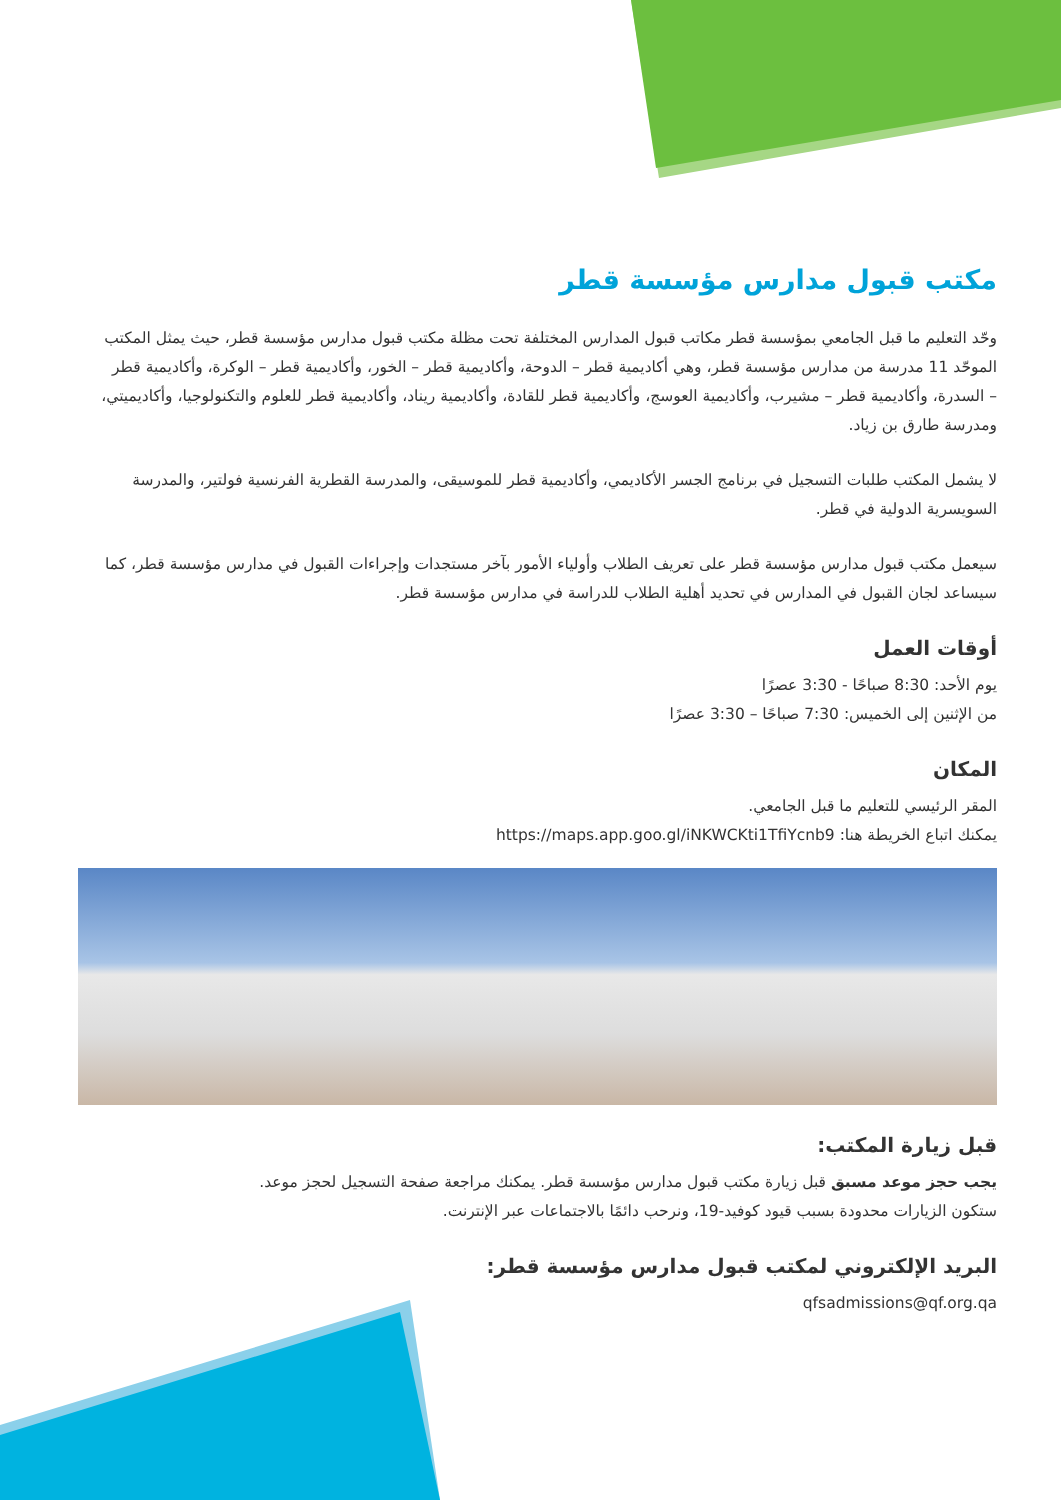مكتب قبول مدارس مؤسسة قطر
وحّد التعليم ما قبل الجامعي بمؤسسة قطر مكاتب قبول المدارس المختلفة تحت مظلة مكتب قبول مدارس مؤسسة قطر، حيث يمثل المكتب الموحّد 11 مدرسة من مدارس مؤسسة قطر، وهي أكاديمية قطر – الدوحة، وأكاديمية قطر – الخور، وأكاديمية قطر – الوكرة، وأكاديمية قطر – السدرة، وأكاديمية قطر – مشيرب، وأكاديمية العوسج، وأكاديمية قطر للقادة، وأكاديمية ريناد، وأكاديمية قطر للعلوم والتكنولوجيا، وأكاديميتي، ومدرسة طارق بن زياد.
لا يشمل المكتب طلبات التسجيل في برنامج الجسر الأكاديمي، وأكاديمية قطر للموسيقى، والمدرسة القطرية الفرنسية فولتير، والمدرسة السويسرية الدولية في قطر.
سيعمل مكتب قبول مدارس مؤسسة قطر على تعريف الطلاب وأولياء الأمور بآخر مستجدات وإجراءات القبول في مدارس مؤسسة قطر، كما سيساعد لجان القبول في المدارس في تحديد أهلية الطلاب للدراسة في مدارس مؤسسة قطر.
أوقات العمل
يوم الأحد: 8:30 صباحًا - 3:30 عصرًا
من الإثنين إلى الخميس: 7:30 صباحًا – 3:30 عصرًا
المكان
المقر الرئيسي للتعليم ما قبل الجامعي.
يمكنك اتباع الخريطة هنا: https://maps.app.goo.gl/iNKWCKti1TfiYcnb9
قبل زيارة المكتب:
يجب حجز موعد مسبق قبل زيارة مكتب قبول مدارس مؤسسة قطر. يمكنك مراجعة صفحة التسجيل لحجز موعد.
ستكون الزيارات محدودة بسبب قيود كوفيد-19، ونرحب دائمًا بالاجتماعات عبر الإنترنت.
البريد الإلكتروني لمكتب قبول مدارس مؤسسة قطر:
qfsadmissions@qf.org.qa